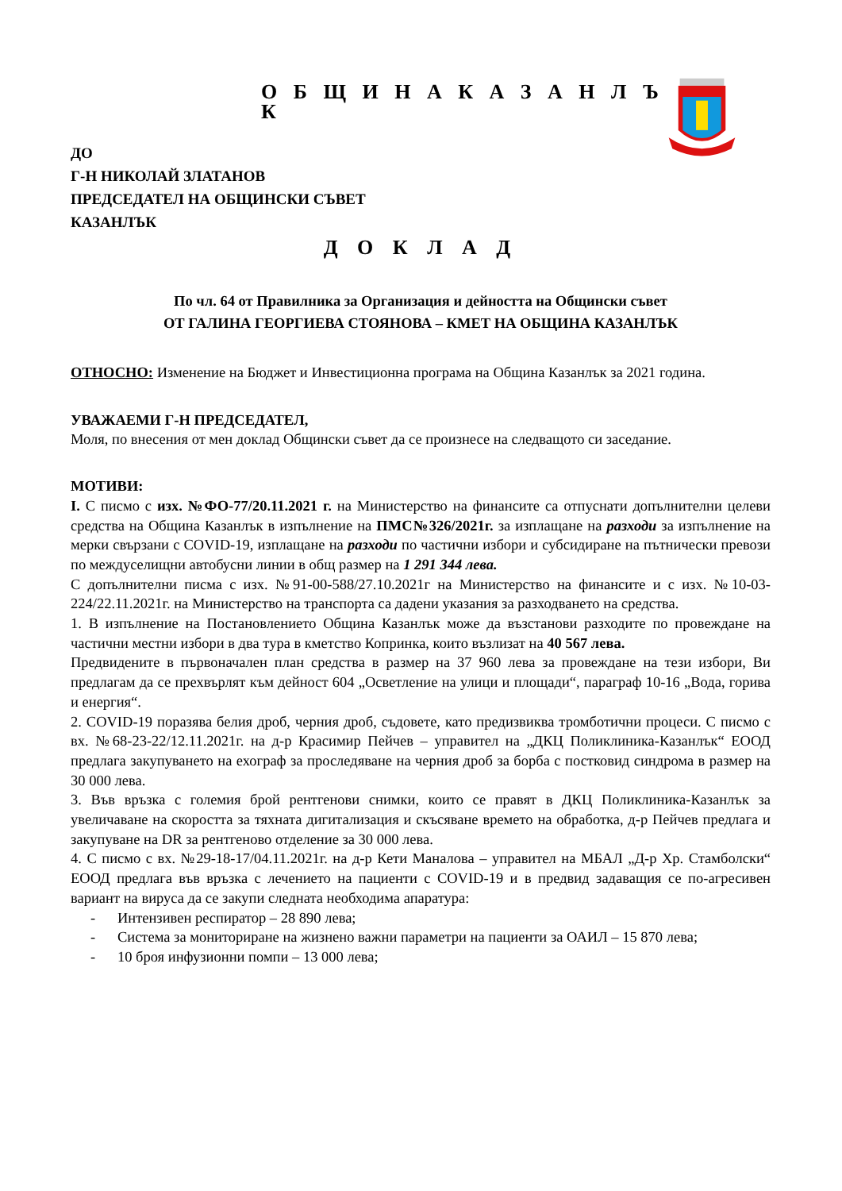О Б Щ И Н А К А З А Н Л Ъ К
ДО
Г-Н НИКОЛАЙ ЗЛАТАНОВ
ПРЕДСЕДАТЕЛ НА ОБЩИНСКИ СЪВЕТ
КАЗАНЛЪК
Д О К Л А Д
По чл. 64 от Правилника за Организация и дейността на Общински съвет
ОТ ГАЛИНА ГЕОРГИЕВА СТОЯНОВА – КМЕТ НА ОБЩИНА КАЗАНЛЪК
ОТНОСНО: Изменение на Бюджет и Инвестиционна програма на Община Казанлък за 2021 година.
УВАЖАЕМИ Г-Н ПРЕДСЕДАТЕЛ,
Моля, по внесения от мен доклад Общински съвет да се произнесе на следващото си заседание.
МОТИВИ:
I. С писмо с изх. №ФО-77/20.11.2021 г. на Министерство на финансите са отпуснати допълнителни целеви средства на Община Казанлък в изпълнение на ПМС№326/2021г. за изплащане на разходи за изпълнение на мерки свързани с COVID-19, изплащане на разходи по частични избори и субсидиране на пътнически превози по междуселищни автобусни линии в общ размер на 1 291 344 лева.
С допълнителни писма с изх. №91-00-588/27.10.2021г на Министерство на финансите и с изх. №10-03-224/22.11.2021г. на Министерство на транспорта са дадени указания за разходването на средства.
1. В изпълнение на Постановлението Община Казанлък може да възстанови разходите по провеждане на частични местни избори в два тура в кметство Копринка, които възлизат на 40 567 лева.
Предвидените в първоначален план средства в размер на 37 960 лева за провеждане на тези избори, Ви предлагам да се прехвърлят към дейност 604 „Осветление на улици и площади“, параграф 10-16 „Вода, горива и енергия“.
2. COVID-19 поразява белия дроб, черния дроб, съдовете, като предизвиква тромботични процеси. С писмо с вх. №68-23-22/12.11.2021г. на д-р Красимир Пейчев – управител на „ДКЦ Поликлиника-Казанлък“ ЕООД предлага закупуването на ехограф за проследяване на черния дроб за борба с постковид синдрома в размер на 30 000 лева.
3. Във връзка с големия брой рентгенови снимки, които се правят в ДКЦ Поликлиника-Казанлък за увеличаване на скоростта за тяхната дигитализация и скъсяване времето на обработка, д-р Пейчев предлага и закупуване на DR за рентгеново отделение за 30 000 лева.
4. С писмо с вх. №29-18-17/04.11.2021г. на д-р Кети Маналова – управител на МБАЛ „Д-р Хр. Стамболски“ ЕООД предлага във връзка с лечението на пациенти с COVID-19 и в предвид задаващия се по-агресивен вариант на вируса да се закупи следната необходима апаратура:
- Интензивен респиратор – 28 890 лева;
- Система за мониториране на жизнено важни параметри на пациенти за ОАИЛ – 15 870 лева;
- 10 броя инфузионни помпи – 13 000 лева;